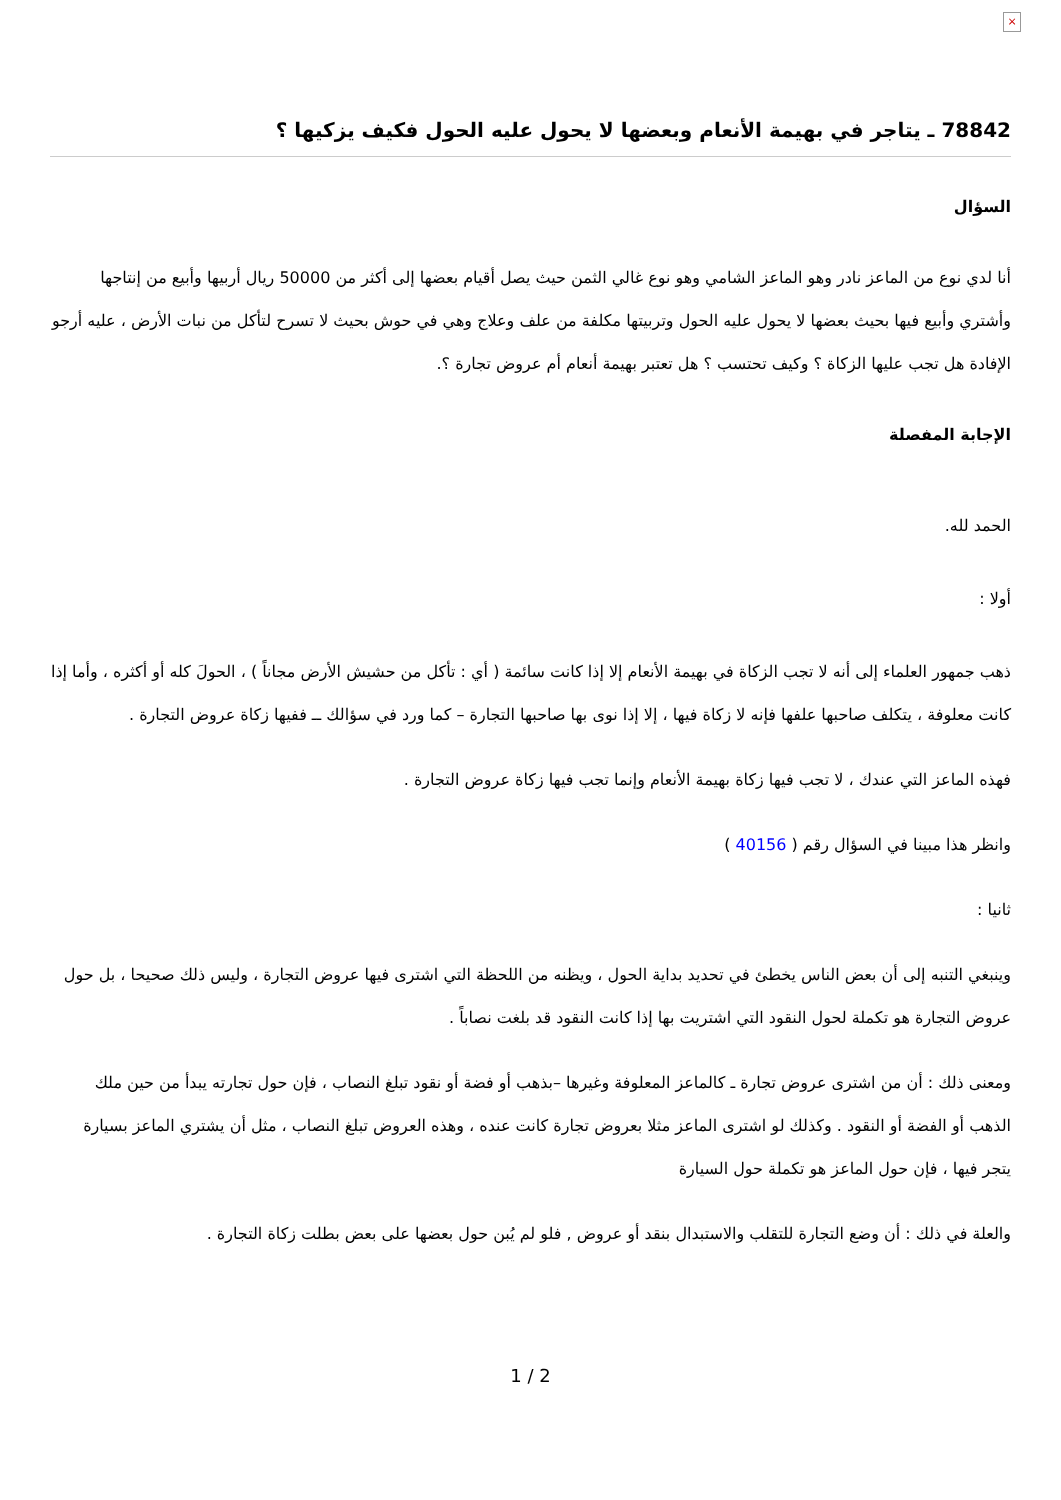×
78842 ـ يتاجر في بهيمة الأنعام وبعضها لا يحول عليه الحول فكيف يزكيها ؟
السؤال
أنا لدي نوع من الماعز نادر وهو الماعز الشامي وهو نوع غالي الثمن حيث يصل أقيام بعضها إلى أكثر من 50000 ريال أربيها وأبيع من إنتاجها وأشتري وأبيع فيها بحيث بعضها لا يحول عليه الحول وتربيتها مكلفة من علف وعلاج وهي في حوش بحيث لا تسرح لتأكل من نبات الأرض ، عليه أرجو الإفادة هل تجب عليها الزكاة ؟ وكيف تحتسب ؟ هل تعتبر بهيمة أنعام أم عروض تجارة ؟.
الإجابة المفصلة
الحمد لله.
أولا :
ذهب جمهور العلماء إلى أنه لا تجب الزكاة في بهيمة الأنعام إلا إذا كانت سائمة ( أي : تأكل من حشيش الأرض مجاناً ) ، الحولَ كله أو أكثره ، وأما إذا كانت معلوفة ، يتكلف صاحبها علفها فإنه لا زكاة فيها ، إلا إذا نوى بها صاحبها التجارة – كما ورد في سؤالك ــ ففيها زكاة عروض التجارة .
فهذه الماعز التي عندك ، لا تجب فيها زكاة بهيمة الأنعام وإنما تجب فيها زكاة عروض التجارة .
وانظر هذا مبينا في السؤال رقم ( 40156 )
ثانيا :
وينبغي التنبه إلى أن بعض الناس يخطئ في تحديد بداية الحول ، ويظنه من اللحظة التي اشترى فيها عروض التجارة ، وليس ذلك صحيحا ، بل حول عروض التجارة هو تكملة لحول النقود التي اشتريت بها إذا كانت النقود قد بلغت نصاباً .
ومعنى ذلك : أن من اشترى عروض تجارة ـ كالماعز المعلوفة وغيرها –بذهب أو فضة أو نقود تبلغ النصاب ، فإن حول تجارته يبدأ من حين ملك الذهب أو الفضة أو النقود . وكذلك لو اشترى الماعز مثلا بعروض تجارة كانت عنده ، وهذه العروض تبلغ النصاب ، مثل أن يشتري الماعز بسيارة يتجر فيها ، فإن حول الماعز هو تكملة حول السيارة
والعلة في ذلك : أن وضع التجارة للتقلب والاستبدال بنقد أو عروض , فلو لم يُبن حول بعضها على بعض بطلت زكاة التجارة .
1 / 2